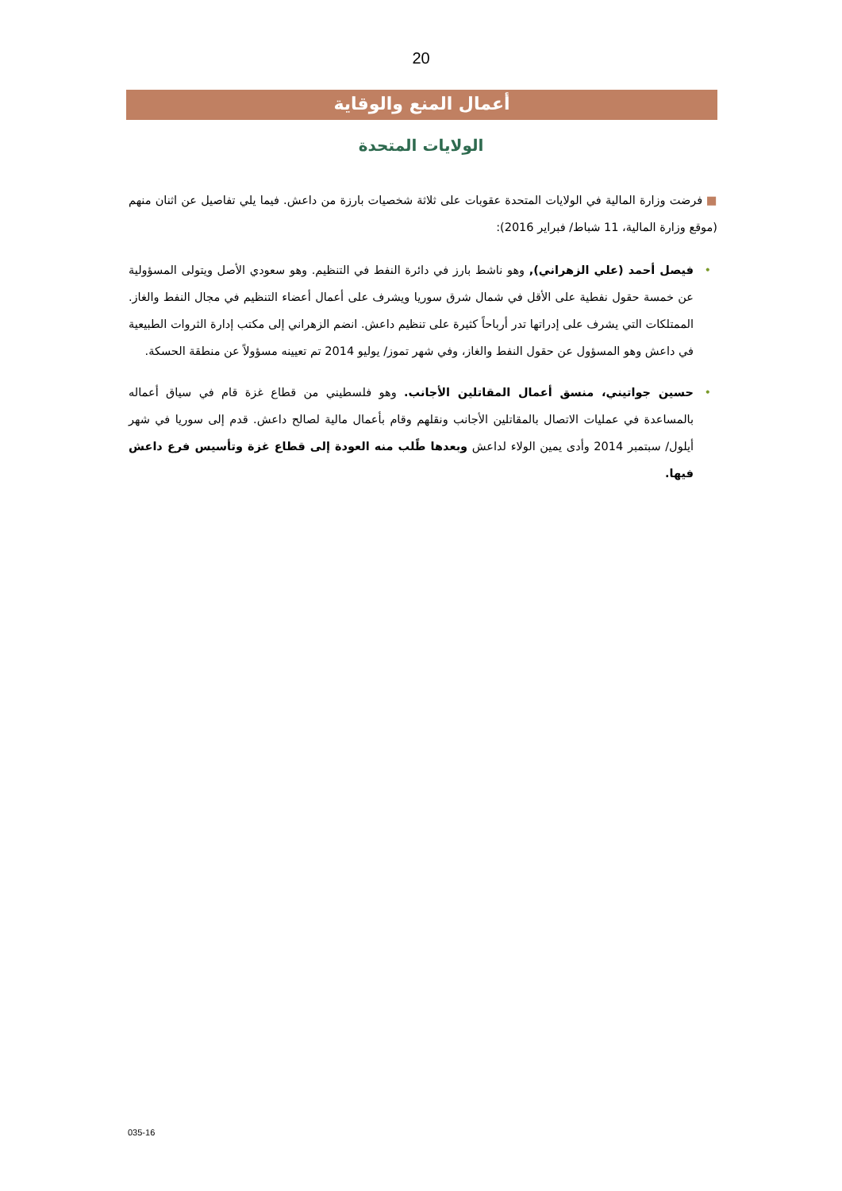20
أعمال المنع والوقاية
الولايات المتحدة
■ فرضت وزارة المالية في الولايات المتحدة عقوبات على ثلاثة شخصيات بارزة من داعش. فيما يلي تفاصيل عن اثنان منهم (موقع وزارة المالية، 11 شباط/ فبراير 2016):
• فيصل أحمد (علي الزهراني), وهو ناشط بارز في دائرة النفط في التنظيم. وهو سعودي الأصل ويتولى المسؤولية عن خمسة حقول نفطية على الأقل في شمال شرق سوريا ويشرف على أعمال أعضاء التنظيم في مجال النفط والغاز. الممتلكات التي يشرف على إدراتها تدر أرباحاً كثيرة على تنظيم داعش. انضم الزهراني إلى مكتب إدارة الثروات الطبيعية في داعش وهو المسؤول عن حقول النفط والغاز، وفي شهر تموز/ يوليو 2014 تم تعيينه مسؤولاً عن منطقة الحسكة.
• حسين جواتيني، منسق أعمال المقاتلين الأجانب. وهو فلسطيني من قطاع غزة قام في سياق أعماله بالمساعدة في عمليات الاتصال بالمقاتلين الأجانب ونقلهم وقام بأعمال مالية لصالح داعش. قدم إلى سوريا في شهر أيلول/ سبتمبر 2014 وأدى يمين الولاء لداعش وبعدها طًلب منه العودة إلى قطاع غزة وتأسيس فرع داعش فيها.
035-16